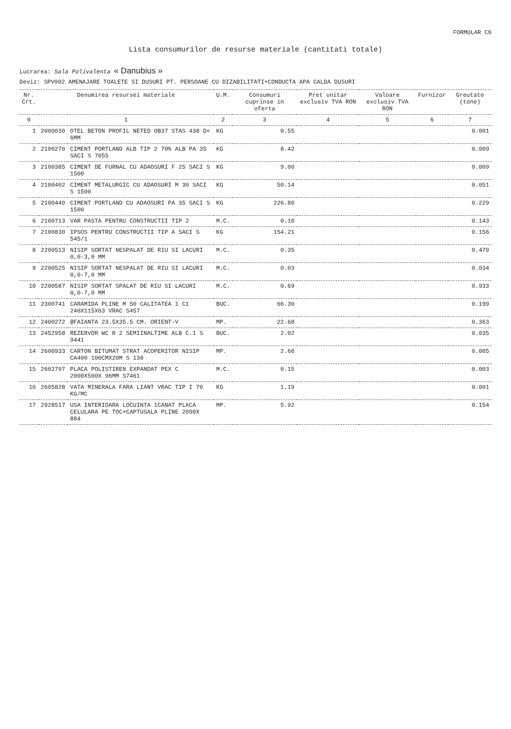FORMULAR C6
Lista consumurilor de resurse materiale (cantitati totale)
Lucrarea: Sala Polivalenta « Danubius »
Deviz: SPV002 AMENAJARE TOALETE SI DUSURI PT. PERSOANE CU DIZABILITATI+CONDUCTA APA CALDA DUSURI
| Nr. Crt. | Denumirea resursei materiale | | U.M. | Consumuri cuprinse in oferta | Pret unitar exclusiv TVA RON | Valoare exclusiv TVA RON | Furnizor | Greutate (tone) |
| --- | --- | --- | --- | --- | --- | --- | --- | --- |
| 0 | 1 | | 2 | 3 | 4 | 5 | 6 | 7 |
| 1 | 2000030 | OTEL BETON PROFIL NETED OB37 STAS 438 D= 6MM | KG | 0.55 | | | | 0.001 |
| 2 | 2100270 | CIMENT PORTLAND ALB TIP 2 70% ALB PA 35 SACI S 7055 | KG | 8.42 | | | | 0.009 |
| 3 | 2100385 | CIMENT DE FURNAL CU ADAOSURI F 25 SACI S 1500 | KG | 9.00 | | | | 0.009 |
| 4 | 2100402 | CIMENT METALURGIC CU ADAOSURI M 30 SACI S 1500 | KG | 50.14 | | | | 0.051 |
| 5 | 2100440 | CIMENT PORTLAND CU ADAOSURI PA 35 SACI S 1500 | KG | 226.80 | | | | 0.229 |
| 6 | 2100713 | VAR PASTA PENTRU CONSTRUCTII TIP 2 | M.C. | 0.10 | | | | 0.143 |
| 7 | 2100830 | IPSOS PENTRU CONSTRUCTII TIP A SACI S 545/1 | KG | 154.21 | | | | 0.156 |
| 8 | 2200513 | NISIP SORTAT NESPALAT DE RIU SI LACURI 0,0-3,0 MM | M.C. | 0.35 | | | | 0.470 |
| 9 | 2200525 | NISIP SORTAT NESPALAT DE RIU SI LACURI 0,0-7,0 MM | M.C. | 0.03 | | | | 0.034 |
| 10 | 2200587 | NISIP SORTAT SPALAT DE RIU SI LACURI 0,0-7,0 MM | M.C. | 0.69 | | | | 0.933 |
| 11 | 2300741 | CARAMIDA PLINE M 50 CALITATEA 1 C1 240X115X63 VRAC S457 | BUC. | 66.30 | | | | 0.199 |
| 12 | 2400272 | @FAIANTA 23.5X35.5 CM. ORIENT-V | MP. | 22.68 | | | | 0.363 |
| 13 | 2452958 | REZERVOR WC R 2 SEMIINALTIME ALB C.1 S 9441 | BUC. | 2.02 | | | | 0.035 |
| 14 | 2600933 | CARTON BITUMAT STRAT ACOPERITOR NISIP CA400 100CMX20M S 138 | MP. | 2.66 | | | | 0.005 |
| 15 | 2602797 | PLACA POLISTIREN EXPANDAT PEX C 2000X500X 96MM S7461 | M.C. | 0.15 | | | | 0.003 |
| 16 | 2605828 | VATA MINERALA FARA LIANT VRAC TIP I 70 KG/MC | KG | 1.19 | | | | 0.001 |
| 17 | 2928517 | USA INTERIOARA LOCUINTA 1CANAT PLACA CELULARA PE TOC+CAPTUSALA PLINE 2090X 884 | MP. | 5.92 | | | | 0.154 |